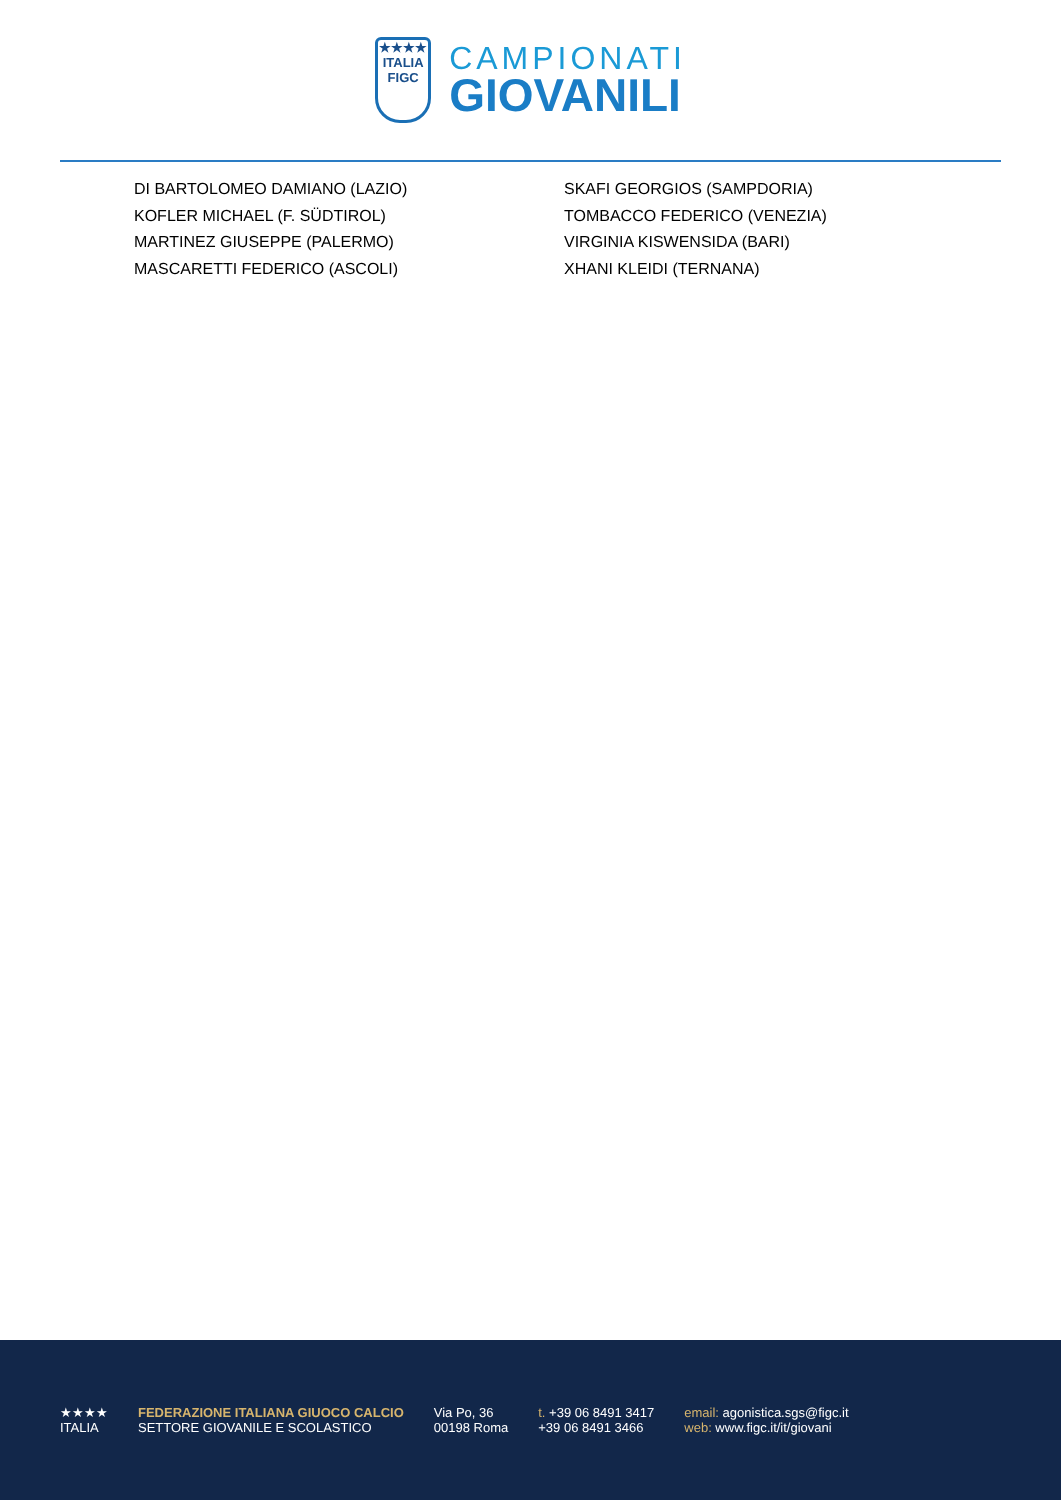★★★★
ITALIA
FIGC
CAMPIONATI
GIOVANILI
DI BARTOLOMEO DAMIANO (LAZIO)
KOFLER MICHAEL (F. SÜDTIROL)
MARTINEZ GIUSEPPE (PALERMO)
MASCARETTI FEDERICO (ASCOLI)
SKAFI GEORGIOS (SAMPDORIA)
TOMBACCO FEDERICO (VENEZIA)
VIRGINIA KISWENSIDA (BARI)
XHANI KLEIDI (TERNANA)
★★★★
ITALIA
FEDERAZIONE ITALIANA GIUOCO CALCIO
SETTORE GIOVANILE E SCOLASTICO
Via Po, 36
00198 Roma
t. +39 06 8491 3417
+39 06 8491 3466
email: agonistica.sgs@figc.it
web: www.figc.it/it/giovani